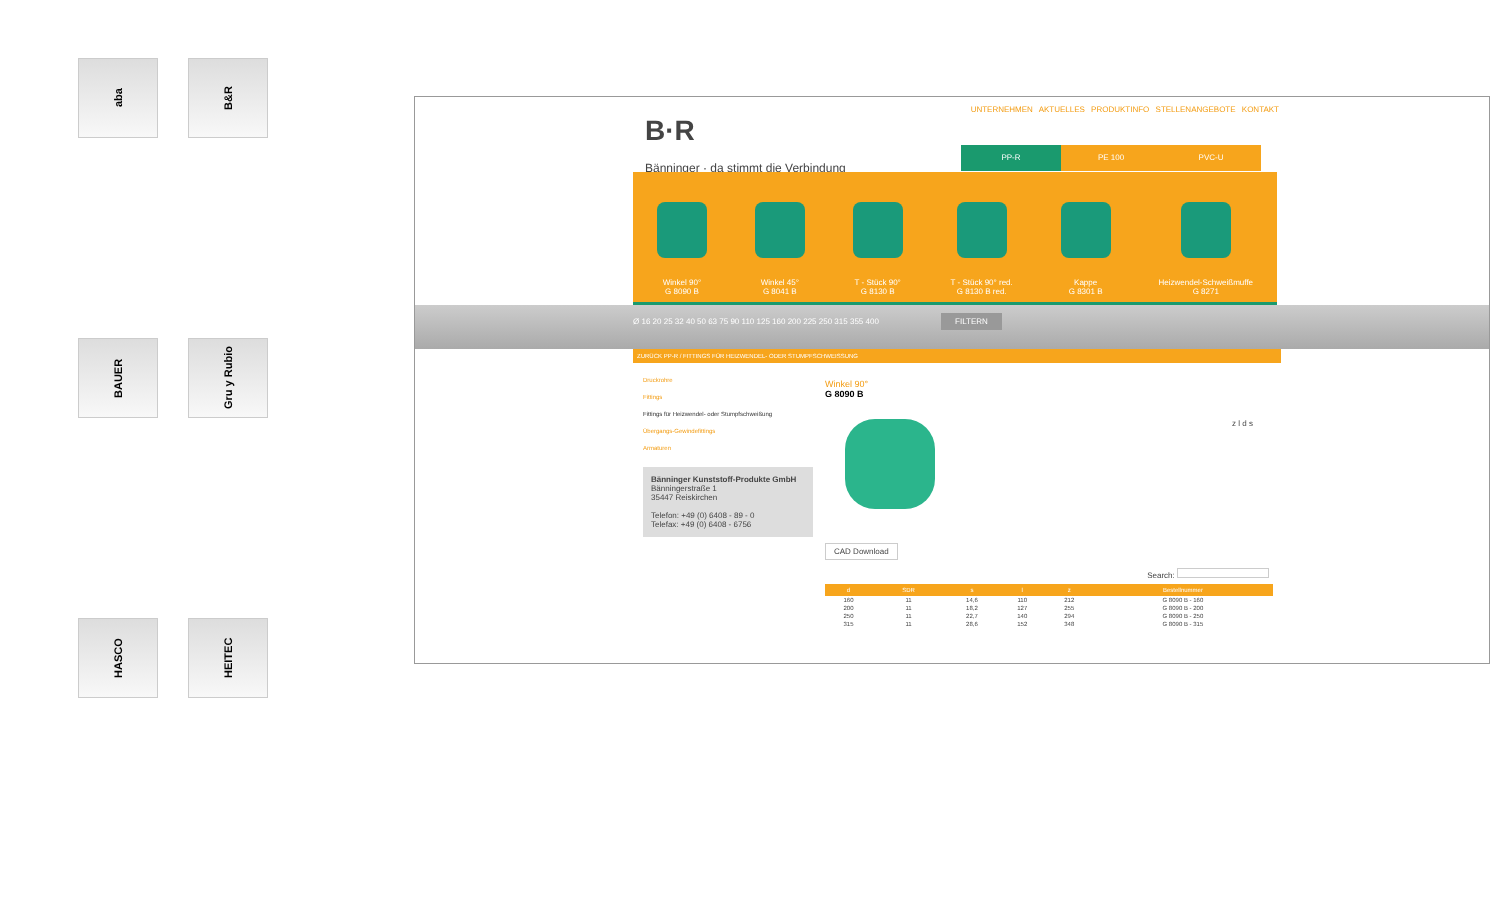aba
B&R
BAUER
Gru y Rubio
HASCO
HEITEC
UNTERNEHMEN AKTUELLES PRODUKTINFO STELLENANGEBOTE KONTAKT
B·R
Bänninger · da stimmt die Verbindung
PP-R PE 100 PVC-U
Winkel 90°
G 8090 B
Winkel 45°
G 8041 B
T - Stück 90°
G 8130 B
T - Stück 90° red.
G 8130 B red.
Kappe
G 8301 B
Heizwendel-Schweißmuffe
G 8271
Ø 16 20 25 32 40 50 63 75 90 110 125 160 200 225 250 315 355 400 FILTERN
ZURÜCK PP-R / FITTINGS FÜR HEIZWENDEL- ODER STUMPFSCHWEISSUNG
Druckrohre
Fittings
Fittings für Heizwendel- oder Stumpfschweißung
Übergangs-Gewindefittings
Armaturen
Bänninger Kunststoff-Produkte GmbH
Bänningerstraße 1
35447 Reiskirchen
Telefon: +49 (0) 6408 - 89 - 0
Telefax: +49 (0) 6408 - 6756
Winkel 90°
G 8090 B
z l d s
CAD Download
Search:
| d | SDR | s | l | z | Bestellnummer |
| --- | --- | --- | --- | --- | --- |
| 160 | 11 | 14,6 | 110 | 212 | G 8090 B - 160 |
| 200 | 11 | 18,2 | 127 | 255 | G 8090 B - 200 |
| 250 | 11 | 22,7 | 140 | 294 | G 8090 B - 250 |
| 315 | 11 | 28,6 | 152 | 348 | G 8090 B - 315 |